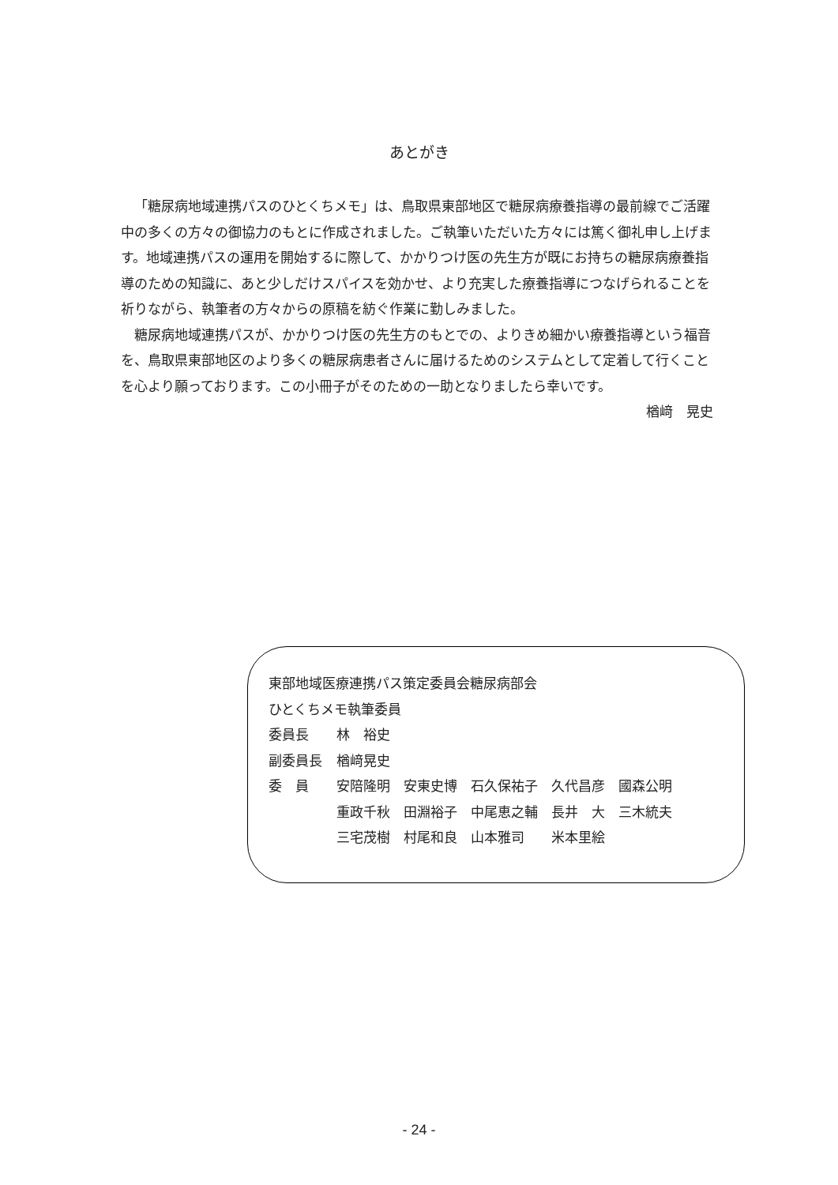あとがき
「糖尿病地域連携パスのひとくちメモ」は、鳥取県東部地区で糖尿病療養指導の最前線でご活躍中の多くの方々の御協力のもとに作成されました。ご執筆いただいた方々には篤く御礼申し上げます。地域連携パスの運用を開始するに際して、かかりつけ医の先生方が既にお持ちの糖尿病療養指導のための知識に、あと少しだけスパイスを効かせ、より充実した療養指導につなげられることを祈りながら、執筆者の方々からの原稿を紡ぐ作業に勤しみました。
糖尿病地域連携パスが、かかりつけ医の先生方のもとでの、よりきめ細かい療養指導という福音を、鳥取県東部地区のより多くの糖尿病患者さんに届けるためのシステムとして定着して行くことを心より願っております。この小冊子がそのための一助となりましたら幸いです。
楢﨑　晃史
東部地域医療連携パス策定委員会糖尿病部会
ひとくちメモ執筆委員
| 委員長 | 林 裕史 |
| 副委員長 | 楢﨑晃史 |
| 委 員 | 安陪隆明 安東史博 石久保祐子 久代昌彦 國森公明 |
| | 重政千秋 田淵裕子 中尾恵之輔 長井 大 三木統夫 |
| | 三宅茂樹 村尾和良 山本雅司 米本里絵 |
- 24 -